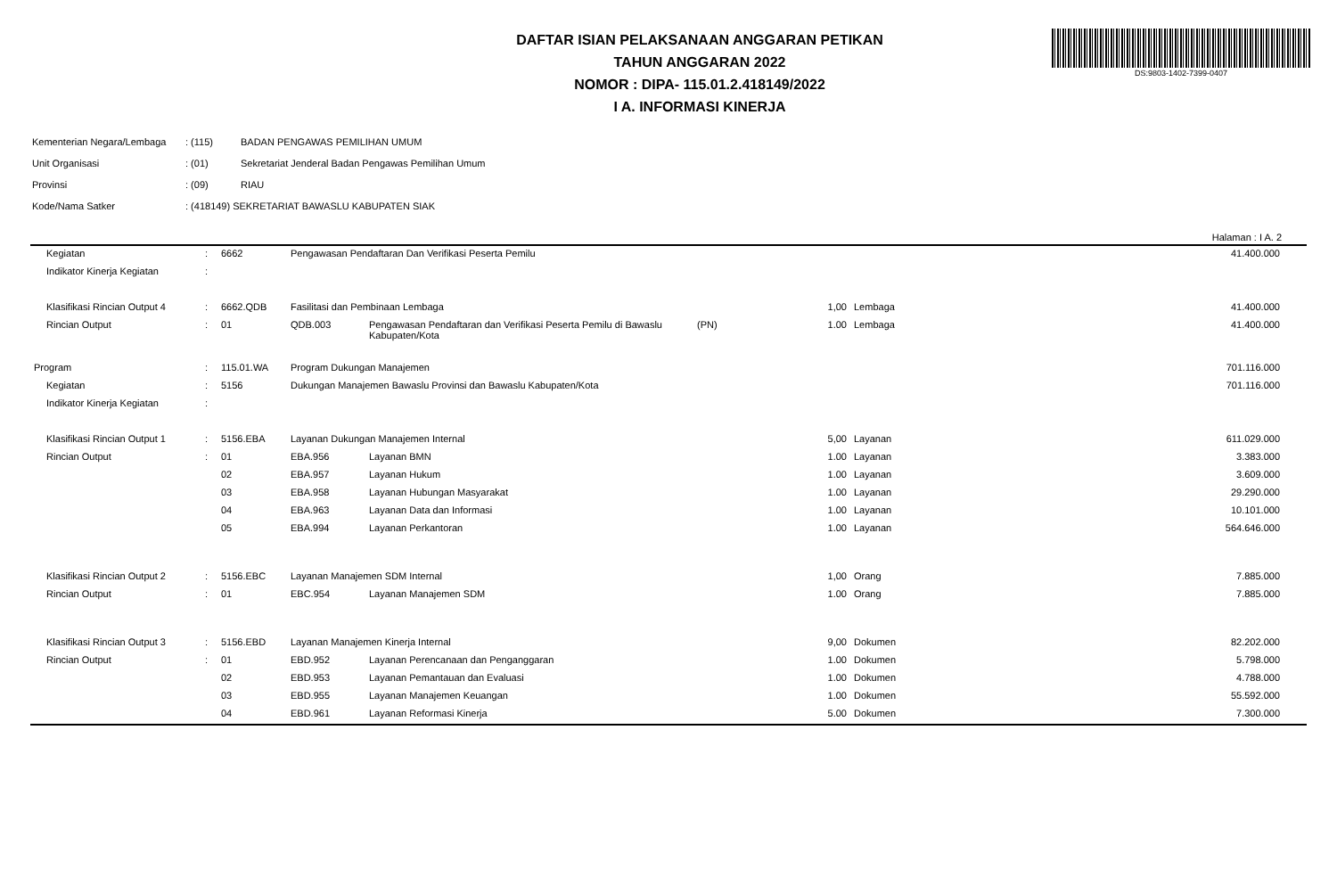DAFTAR ISIAN PELAKSANAAN ANGGARAN PETIKAN
TAHUN ANGGARAN 2022
NOMOR : DIPA- 115.01.2.418149/2022
I A. INFORMASI KINERJA
DS:9803-1402-7399-0407
| Kementerian Negara/Lembaga | : (115) | BADAN PENGAWAS PEMILIHAN UMUM |
| Unit Organisasi | : (01) | Sekretariat Jenderal Badan Pengawas Pemilihan Umum |
| Provinsi | : (09) | RIAU |
| Kode/Nama Satker | : (418149) SEKRETARIAT BAWASLU KABUPATEN SIAK | |
Halaman : I A. 2
| Kegiatan | : | 6662 | Pengawasan Pendaftaran Dan Verifikasi Peserta Pemilu | | | | | 41.400.000 |
| Indikator Kinerja Kegiatan | : | | | | | | | |
| Klasifikasi Rincian Output 4 | : | 6662.QDB | Fasilitasi dan Pembinaan Lembaga | | | 1,00 | Lembaga | 41.400.000 |
| Rincian Output | : | 01 | QDB.003 | Pengawasan Pendaftaran dan Verifikasi Peserta Pemilu di Bawaslu Kabupaten/Kota | (PN) | 1.00 | Lembaga | 41.400.000 |
| Program | : | 115.01.WA | Program Dukungan Manajemen | | | | | 701.116.000 |
| Kegiatan | : | 5156 | Dukungan Manajemen Bawaslu Provinsi dan Bawaslu Kabupaten/Kota | | | | | 701.116.000 |
| Indikator Kinerja Kegiatan | : | | | | | | | |
| Klasifikasi Rincian Output 1 | : | 5156.EBA | Layanan Dukungan Manajemen Internal | | | 5,00 | Layanan | 611.029.000 |
| Rincian Output | : | 01 | EBA.956 | Layanan BMN | | 1.00 | Layanan | 3.383.000 |
| | | 02 | EBA.957 | Layanan Hukum | | 1.00 | Layanan | 3.609.000 |
| | | 03 | EBA.958 | Layanan Hubungan Masyarakat | | 1.00 | Layanan | 29.290.000 |
| | | 04 | EBA.963 | Layanan Data dan Informasi | | 1.00 | Layanan | 10.101.000 |
| | | 05 | EBA.994 | Layanan Perkantoran | | 1.00 | Layanan | 564.646.000 |
| Klasifikasi Rincian Output 2 | : | 5156.EBC | Layanan Manajemen SDM Internal | | | 1,00 | Orang | 7.885.000 |
| Rincian Output | : | 01 | EBC.954 | Layanan Manajemen SDM | | 1.00 | Orang | 7.885.000 |
| Klasifikasi Rincian Output 3 | : | 5156.EBD | Layanan Manajemen Kinerja Internal | | | 9,00 | Dokumen | 82.202.000 |
| Rincian Output | : | 01 | EBD.952 | Layanan Perencanaan dan Penganggaran | | 1.00 | Dokumen | 5.798.000 |
| | | 02 | EBD.953 | Layanan Pemantauan dan Evaluasi | | 1.00 | Dokumen | 4.788.000 |
| | | 03 | EBD.955 | Layanan Manajemen Keuangan | | 1.00 | Dokumen | 55.592.000 |
| | | 04 | EBD.961 | Layanan Reformasi Kinerja | | 5.00 | Dokumen | 7.300.000 |